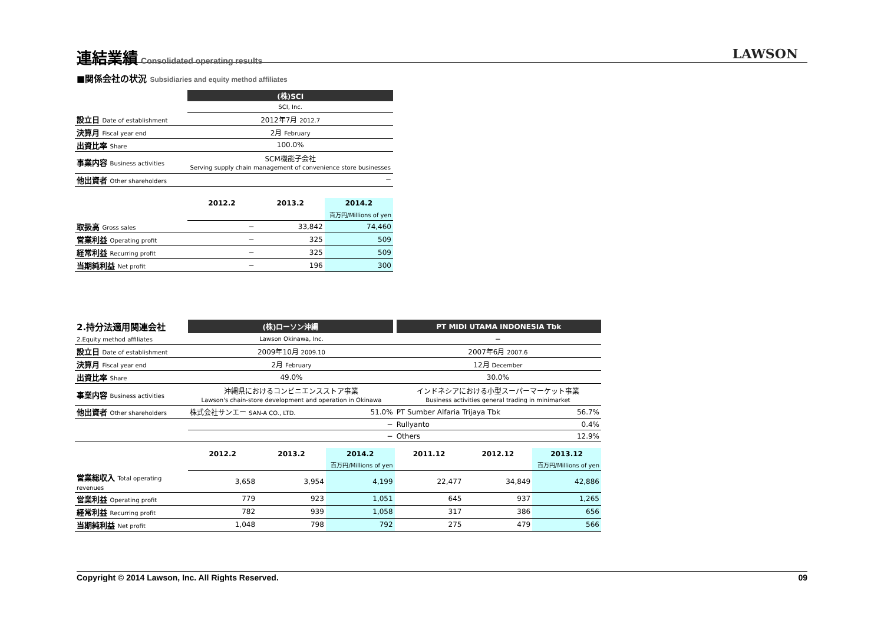連結業績
Consolidated operating results
LAWSON
■関係会社の状況 Subsidiaries and equity method affiliates
| | (株)SCI | | |
| | SCI, Inc. | | |
| 設立日 Date of establishment | 2012年7月 2012.7 | | |
| 決算月 Fiscal year end | 2月 February | | |
| 出資比率 Share | 100.0% | | |
| 事業内容 Business activities | SCM機能子会社 Serving supply chain management of convenience store businesses | | |
| 他出資者 Other shareholders | − | | |
| | 2012.2 | 2013.2 | 2014.2 |
| | | | 百万円/Millions of yen |
| 取扱高 Gross sales | − | 33,842 | 74,460 |
| 営業利益 Operating profit | − | 325 | 509 |
| 経常利益 Recurring profit | − | 325 | 509 |
| 当期純利益 Net profit | − | 196 | 300 |
| 2.持分法適用関連会社 | (株)ローソン沖縄 | | | PT MIDI UTAMA INDONESIA Tbk | | |
| 2.Equity method affiliates | Lawson Okinawa, Inc. | | | − | | |
| 設立日 Date of establishment | 2009年10月 2009.10 | | | 2007年6月 2007.6 | | |
| 決算月 Fiscal year end | 2月 February | | | 12月 December | | |
| 出資比率 Share | 49.0% | | | 30.0% | | |
| 事業内容 Business activities | 沖縄県におけるコンビニエンスストア事業 Lawson's chain-store development and operation in Okinawa | | | インドネシアにおける小型スーパーマーケット事業 Business activities general trading in minimarket | | |
| 他出資者 Other shareholders | 株式会社サンエー SAN-A CO., LTD. | | 51.0% | PT Sumber Alfaria Trijaya Tbk | | 56.7% |
| | | | − | Rullyanto | | 0.4% |
| | | | − | Others | | 12.9% |
| | 2012.2 | 2013.2 | 2014.2 | 2011.12 | 2012.12 | 2013.12 |
| | | | 百万円/Millions of yen | | | 百万円/Millions of yen |
| 営業総収入 Total operating revenues | 3,658 | 3,954 | 4,199 | 22,477 | 34,849 | 42,886 |
| 営業利益 Operating profit | 779 | 923 | 1,051 | 645 | 937 | 1,265 |
| 経常利益 Recurring profit | 782 | 939 | 1,058 | 317 | 386 | 656 |
| 当期純利益 Net profit | 1,048 | 798 | 792 | 275 | 479 | 566 |
Copyright © 2014 Lawson, Inc. All Rights Reserved. 09